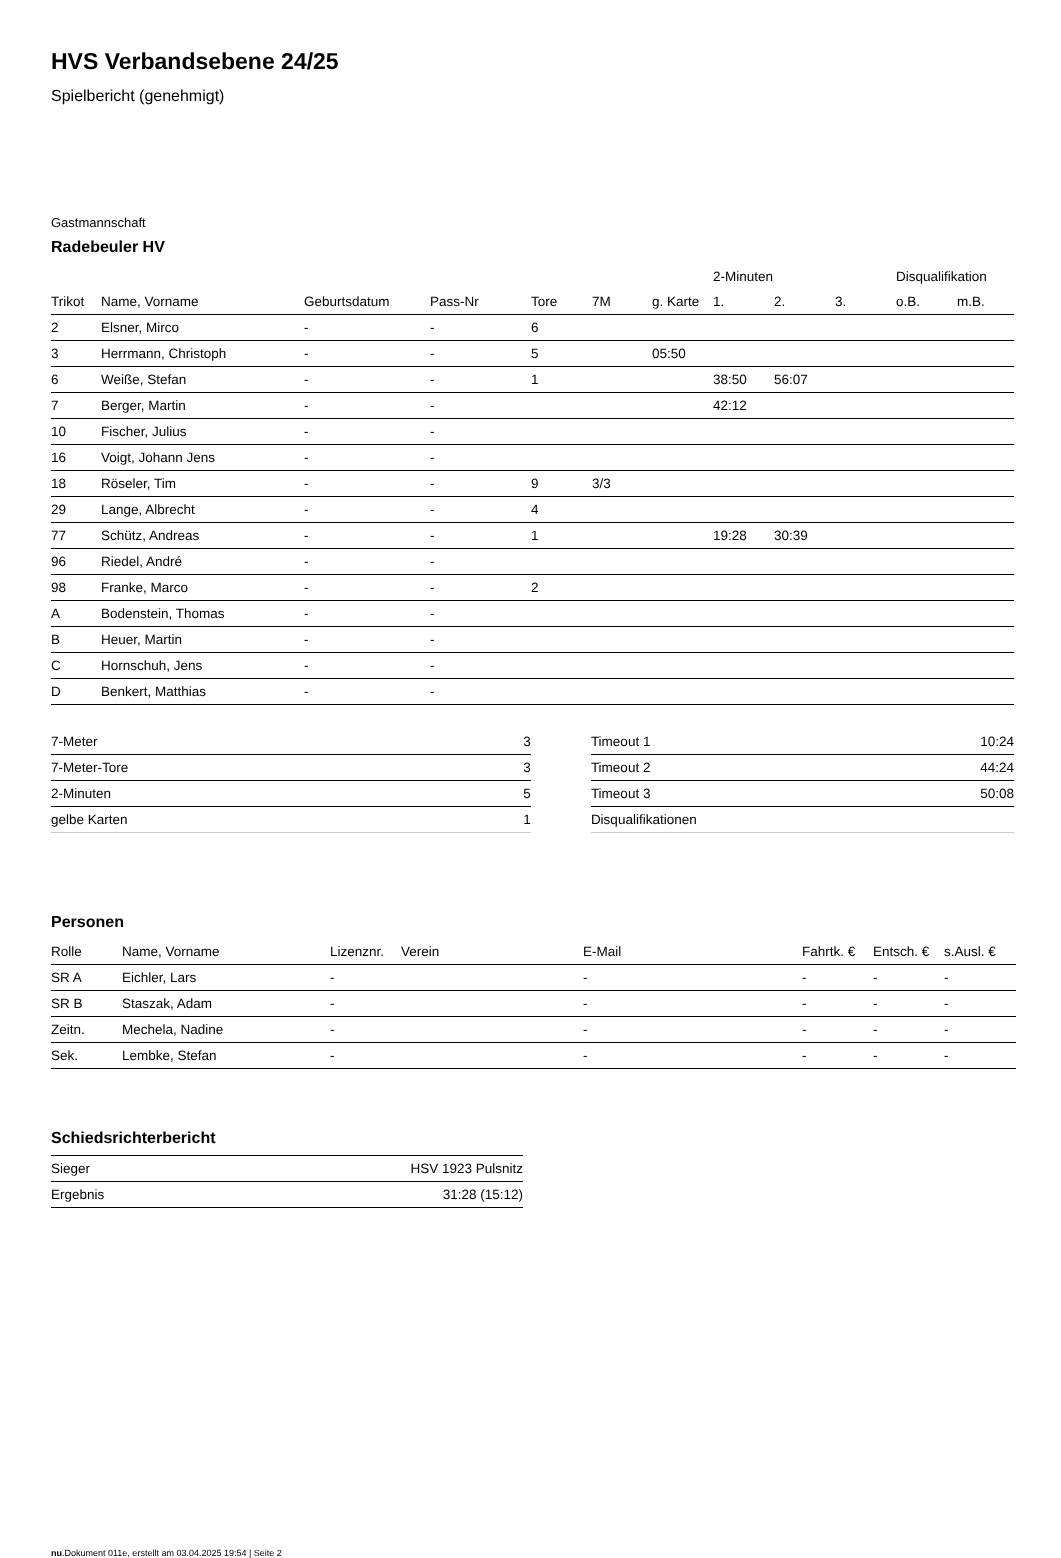HVS Verbandsebene 24/25
Spielbericht (genehmigt)
Gastmannschaft
Radebeuler HV
| | | | | | | | 2-Minuten | | | Disqualifikation | |
| --- | --- | --- | --- | --- | --- | --- | --- | --- | --- | --- | --- |
| Trikot | Name, Vorname | Geburtsdatum | Pass-Nr | Tore | 7M | g. Karte | 1. | 2. | 3. | o.B. | m.B. |
| 2 | Elsner, Mirco | - | - | 6 | | | | | | | |
| 3 | Herrmann, Christoph | - | - | 5 | | 05:50 | | | | | |
| 6 | Weiße, Stefan | - | - | 1 | | | 38:50 | 56:07 | | | |
| 7 | Berger, Martin | - | - | | | | 42:12 | | | | |
| 10 | Fischer, Julius | - | - | | | | | | | | |
| 16 | Voigt, Johann Jens | - | - | | | | | | | | |
| 18 | Röseler, Tim | - | - | 9 | 3/3 | | | | | | |
| 29 | Lange, Albrecht | - | - | 4 | | | | | | | |
| 77 | Schütz, Andreas | - | - | 1 | | | 19:28 | 30:39 | | | |
| 96 | Riedel, André | - | - | | | | | | | | |
| 98 | Franke, Marco | - | - | 2 | | | | | | | |
| A | Bodenstein, Thomas | - | - | | | | | | | | |
| B | Heuer, Martin | - | - | | | | | | | | |
| C | Hornschuh, Jens | - | - | | | | | | | | |
| D | Benkert, Matthias | - | - | | | | | | | | |
| 7-Meter | 3 |
| 7-Meter-Tore | 3 |
| 2-Minuten | 5 |
| gelbe Karten | 1 |
| Timeout 1 | 10:24 |
| Timeout 2 | 44:24 |
| Timeout 3 | 50:08 |
| Disqualifikationen | |
Personen
| Rolle | Name, Vorname | Lizenznr. | Verein | E-Mail | Fahrtk. € | Entsch. € | s.Ausl. € |
| --- | --- | --- | --- | --- | --- | --- | --- |
| SR A | Eichler, Lars | - | | - | - | - | - |
| SR B | Staszak, Adam | - | | - | - | - | - |
| Zeitn. | Mechela, Nadine | - | | - | - | - | - |
| Sek. | Lembke, Stefan | - | | - | - | - | - |
Schiedsrichterbericht
| Sieger | HSV 1923 Pulsnitz |
| Ergebnis | 31:28 (15:12) |
nu.Dokument 011e, erstellt am 03.04.2025 19:54 | Seite 2